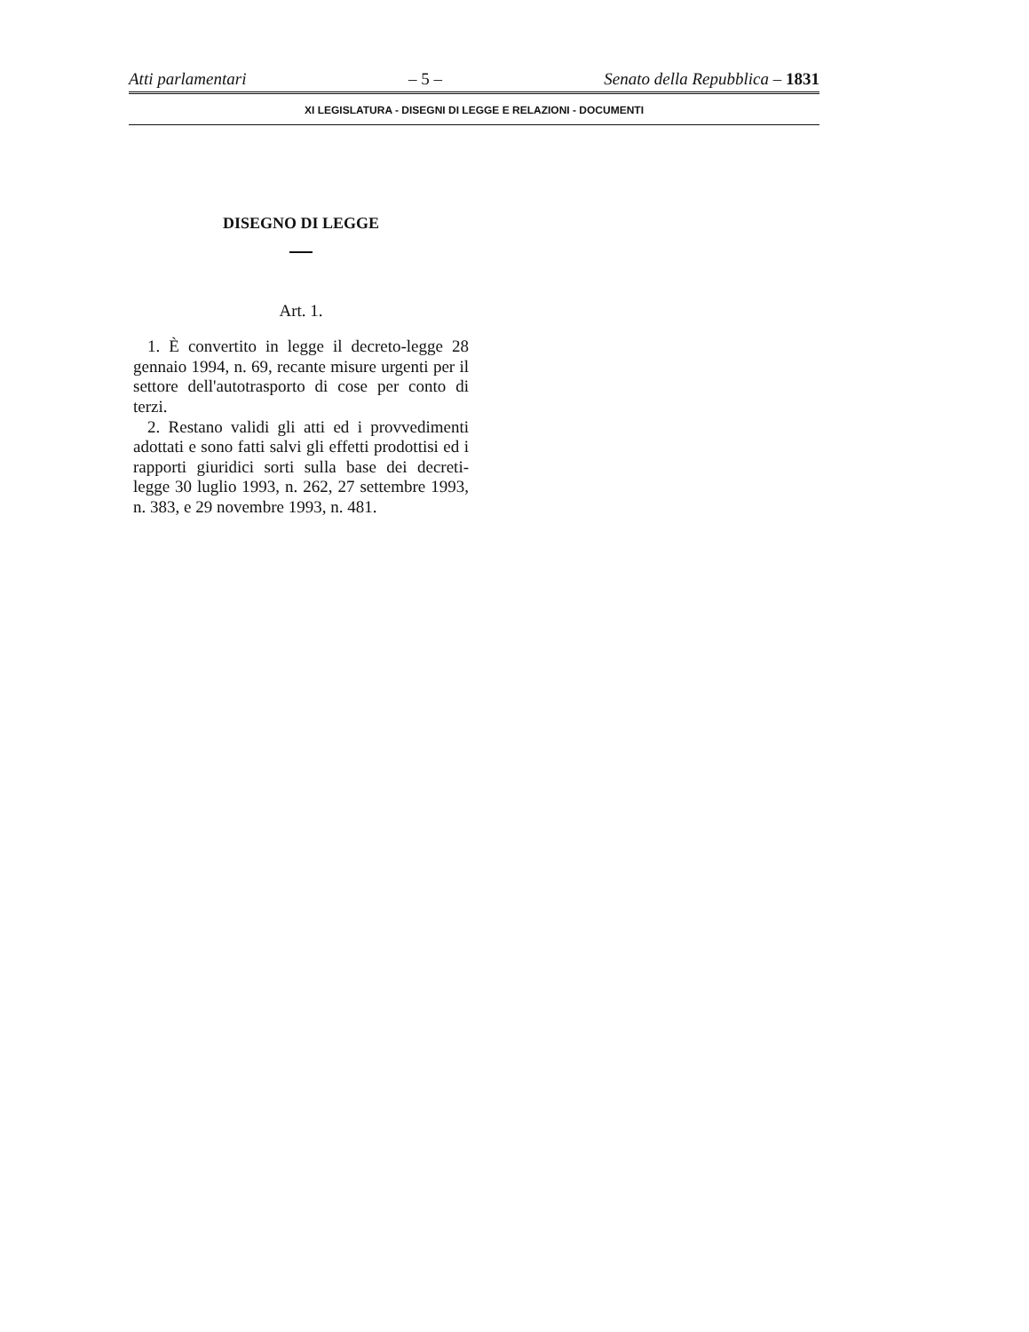Atti parlamentari – 5 – Senato della Repubblica – 1831
XI LEGISLATURA - DISEGNI DI LEGGE E RELAZIONI - DOCUMENTI
DISEGNO DI LEGGE
Art. 1.
1. È convertito in legge il decreto-legge 28 gennaio 1994, n. 69, recante misure urgenti per il settore dell'autotrasporto di cose per conto di terzi.
2. Restano validi gli atti ed i provvedimenti adottati e sono fatti salvi gli effetti prodottisi ed i rapporti giuridici sorti sulla base dei decreti-legge 30 luglio 1993, n. 262, 27 settembre 1993, n. 383, e 29 novembre 1993, n. 481.